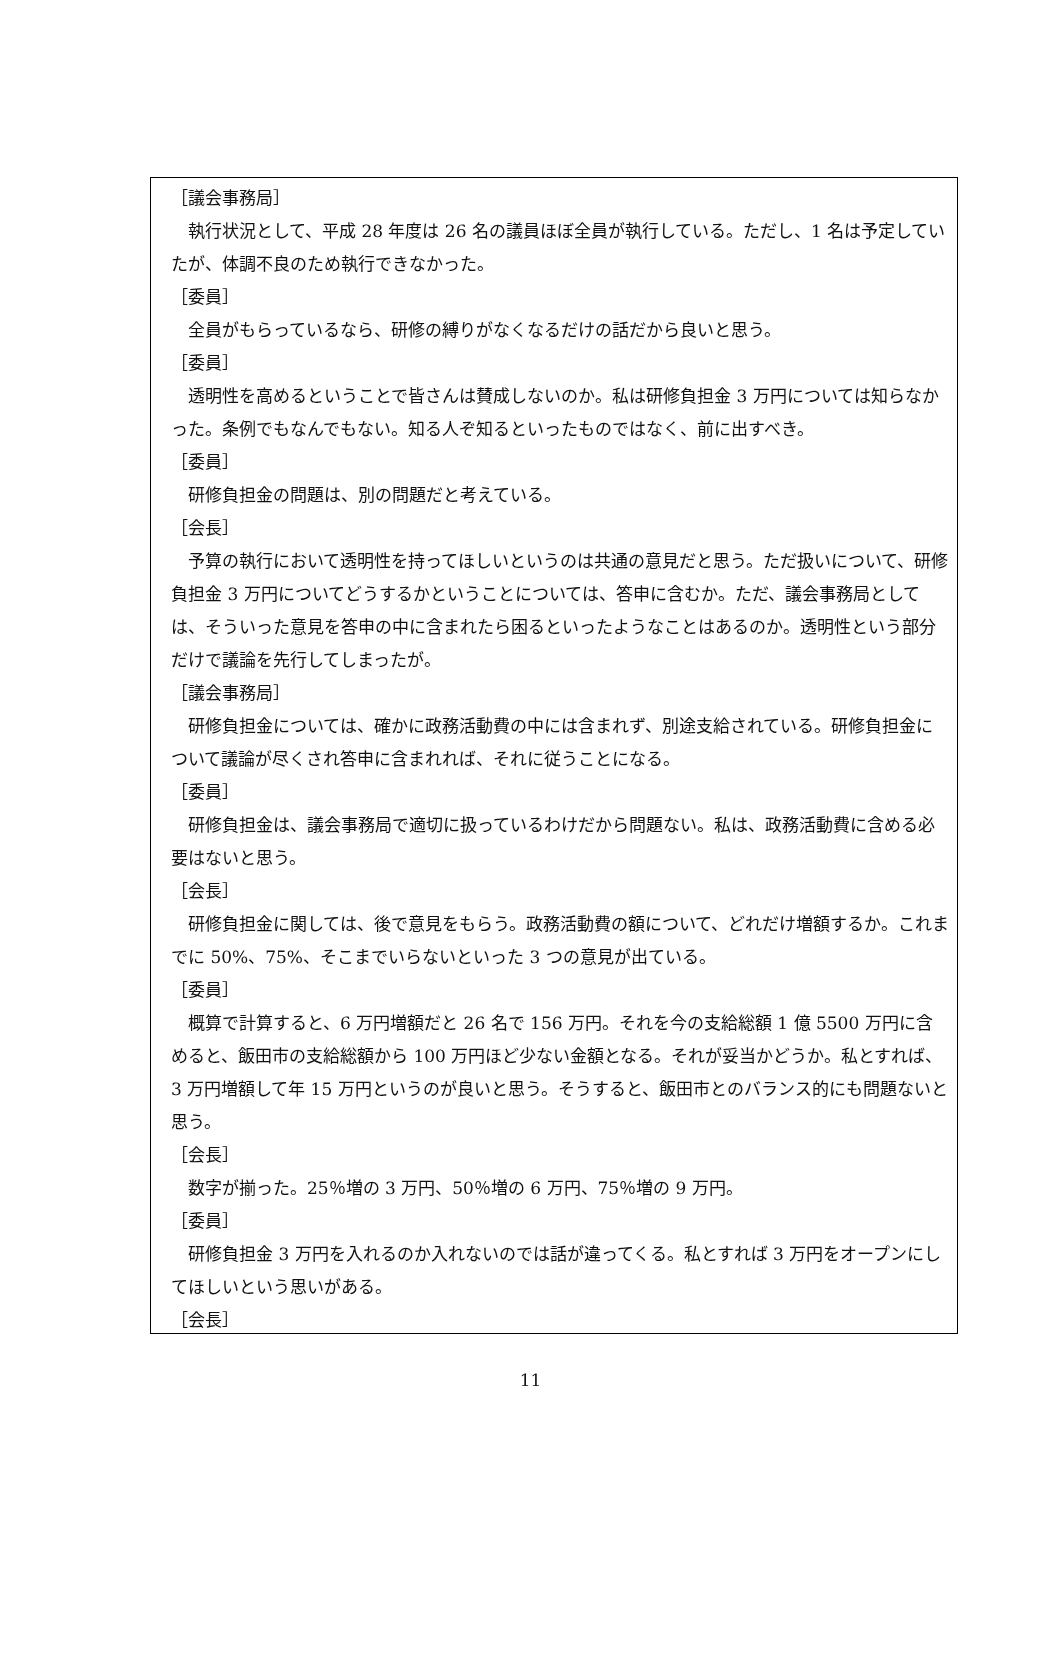［議会事務局］
執行状況として、平成 28 年度は 26 名の議員ほぼ全員が執行している。ただし、1 名は予定していたが、体調不良のため執行できなかった。
［委員］
全員がもらっているなら、研修の縛りがなくなるだけの話だから良いと思う。
［委員］
透明性を高めるということで皆さんは賛成しないのか。私は研修負担金 3 万円については知らなかった。条例でもなんでもない。知る人ぞ知るといったものではなく、前に出すべき。
［委員］
研修負担金の問題は、別の問題だと考えている。
［会長］
予算の執行において透明性を持ってほしいというのは共通の意見だと思う。ただ扱いについて、研修負担金 3 万円についてどうするかということについては、答申に含むか。ただ、議会事務局としては、そういった意見を答申の中に含まれたら困るといったようなことはあるのか。透明性という部分だけで議論を先行してしまったが。
［議会事務局］
研修負担金については、確かに政務活動費の中には含まれず、別途支給されている。研修負担金について議論が尽くされ答申に含まれれば、それに従うことになる。
［委員］
研修負担金は、議会事務局で適切に扱っているわけだから問題ない。私は、政務活動費に含める必要はないと思う。
［会長］
研修負担金に関しては、後で意見をもらう。政務活動費の額について、どれだけ増額するか。これまでに 50%、75%、そこまでいらないといった 3 つの意見が出ている。
［委員］
概算で計算すると、6 万円増額だと 26 名で 156 万円。それを今の支給総額 1 億 5500 万円に含めると、飯田市の支給総額から 100 万円ほど少ない金額となる。それが妥当かどうか。私とすれば、3 万円増額して年 15 万円というのが良いと思う。そうすると、飯田市とのバランス的にも問題ないと思う。
［会長］
数字が揃った。25％増の 3 万円、50％増の 6 万円、75％増の 9 万円。
［委員］
研修負担金 3 万円を入れるのか入れないのでは話が違ってくる。私とすれば 3 万円をオープンにしてほしいという思いがある。
［会長］
11